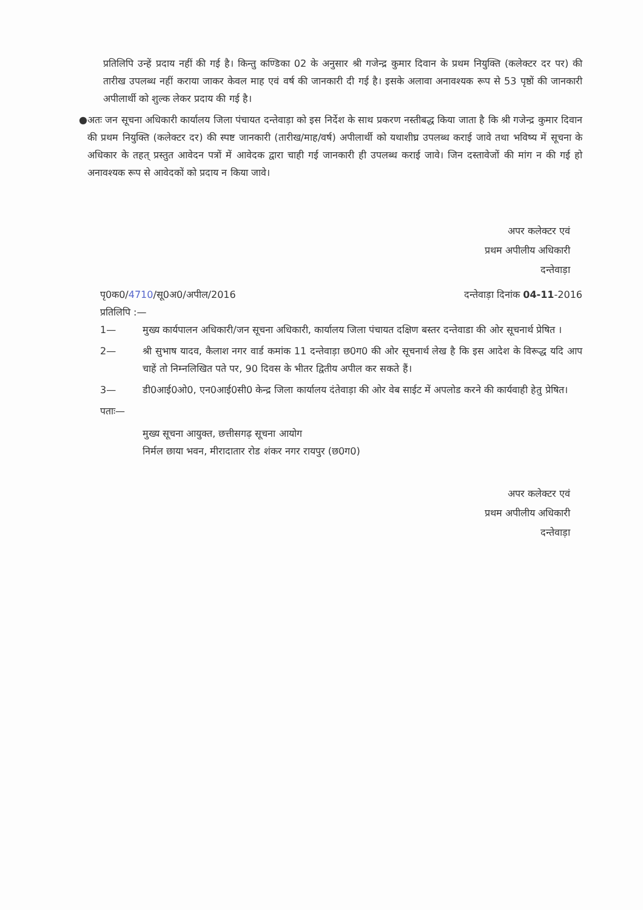प्रतिलिपि उन्हें प्रदाय नहीं की गई है। किन्तु कण्डिका 02 के अनुसार श्री गजेन्द्र कुमार दिवान के प्रथम नियुक्ति (कलेक्टर दर पर) की तारीख उपलब्ध नहीं कराया जाकर केवल माह एवं वर्ष की जानकारी दी गई है। इसके अलावा अनावश्यक रूप से 53 पृष्ठों की जानकारी अपीलार्थी को शुल्क लेकर प्रदाय की गई है।
● अतः जन सूचना अधिकारी कार्यालय जिला पंचायत दन्तेवाड़ा को इस निर्देश के साथ प्रकरण नस्तीबद्ध किया जाता है कि श्री गजेन्द्र कुमार दिवान की प्रथम नियुक्ति (कलेक्टर दर) की स्पष्ट जानकारी (तारीख/माह/वर्ष) अपीलार्थी को यथाशीघ्र उपलब्ध कराई जावे तथा भविष्य में सूचना के अधिकार के तहत् प्रस्तुत आवेदन पत्रों में आवेदक द्वारा चाही गई जानकारी ही उपलब्ध कराई जावे। जिन दस्तावेजों की मांग न की गई हो अनावश्यक रूप से आवेदकों को प्रदाय न किया जावे।
अपर कलेक्टर एवं
प्रथम अपीलीय अधिकारी
दन्तेवाड़ा
पृ0क0/4710/सू0अ0/अपील/2016 दन्तेवाड़ा दिनांक 04-11-2016
प्रतिलिपि :—
1— मुख्य कार्यपालन अधिकारी/जन सूचना अधिकारी, कार्यालय जिला पंचायत दक्षिण बस्तर दन्तेवाडा की ओर सूचनार्थ प्रेषित ।
2— श्री सुभाष यादव, कैलाश नगर वार्ड कमांक 11 दन्तेवाड़ा छ0ग0 की ओर सूचनार्थ लेख है कि इस आदेश के विरूद्ध यदि आप चाहें तो निम्नलिखित पते पर, 90 दिवस के भीतर द्वितीय अपील कर सकते हैं।
3— डी0आई0ओ0, एन0आई0सी0 केन्द्र जिला कार्यालय दंतेवाड़ा की ओर वेब साईट में अपलोड करने की कार्यवाही हेतु प्रेषित।
पताः—
मुख्य सूचना आयुक्त, छत्तीसगढ़ सूचना आयोग
निर्मल छाया भवन, मीरादातार रोड शंकर नगर रायपुर (छ0ग0)
अपर कलेक्टर एवं
प्रथम अपीलीय अधिकारी
दन्तेवाड़ा